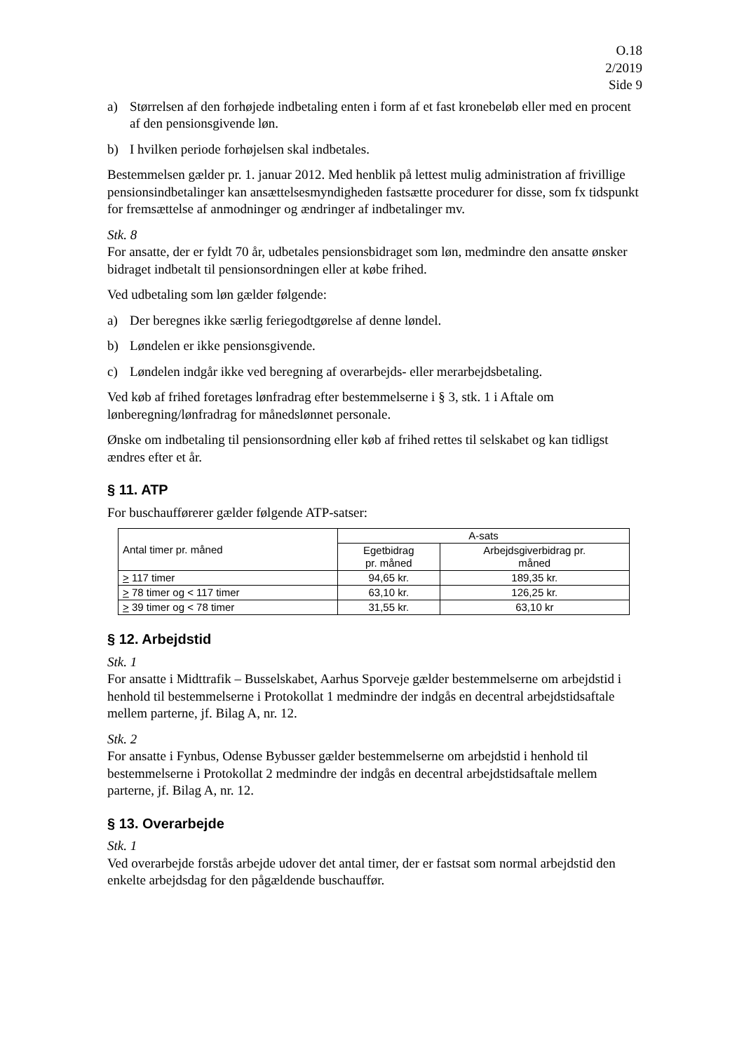O.18
2/2019
Side 9
a) Størrelsen af den forhøjede indbetaling enten i form af et fast kronebeløb eller med en procent af den pensionsgivende løn.
b) I hvilken periode forhøjelsen skal indbetales.
Bestemmelsen gælder pr. 1. januar 2012. Med henblik på lettest mulig administration af frivillige pensionsindbetalinger kan ansættelsesmyndigheden fastsætte procedurer for disse, som fx tidspunkt for fremsættelse af anmodninger og ændringer af indbetalinger mv.
Stk. 8
For ansatte, der er fyldt 70 år, udbetales pensionsbidraget som løn, medmindre den ansatte ønsker bidraget indbetalt til pensionsordningen eller at købe frihed.
Ved udbetaling som løn gælder følgende:
a) Der beregnes ikke særlig feriegodtgørelse af denne løndel.
b) Løndelen er ikke pensionsgivende.
c) Løndelen indgår ikke ved beregning af overarbejds- eller merarbejdsbetaling.
Ved køb af frihed foretages lønfradrag efter bestemmelserne i § 3, stk. 1 i Aftale om lønberegning/lønfradrag for månedslønnet personale.
Ønske om indbetaling til pensionsordning eller køb af frihed rettes til selskabet og kan tidligst ændres efter et år.
§ 11. ATP
For buschaufførerer gælder følgende ATP-satser:
| Antal timer pr. måned | A-sats | |
| --- | --- | --- |
| | Egetbidrag pr. måned | Arbejdsgiverbidrag pr. måned |
| > 117 timer | 94,65 kr. | 189,35 kr. |
| > 78 timer og < 117 timer | 63,10 kr. | 126,25 kr. |
| > 39 timer og < 78 timer | 31,55 kr. | 63,10 kr |
§ 12. Arbejdstid
Stk. 1
For ansatte i Midttrafik – Busselskabet, Aarhus Sporveje gælder bestemmelserne om arbejdstid i henhold til bestemmelserne i Protokollat 1 medmindre der indgås en decentral arbejdstidsaftale mellem parterne, jf. Bilag A, nr. 12.
Stk. 2
For ansatte i Fynbus, Odense Bybusser gælder bestemmelserne om arbejdstid i henhold til bestemmelserne i Protokollat 2 medmindre der indgås en decentral arbejdstidsaftale mellem parterne, jf. Bilag A, nr. 12.
§ 13. Overarbejde
Stk. 1
Ved overarbejde forstås arbejde udover det antal timer, der er fastsat som normal arbejdstid den enkelte arbejdsdag for den pågældende buschauffør.